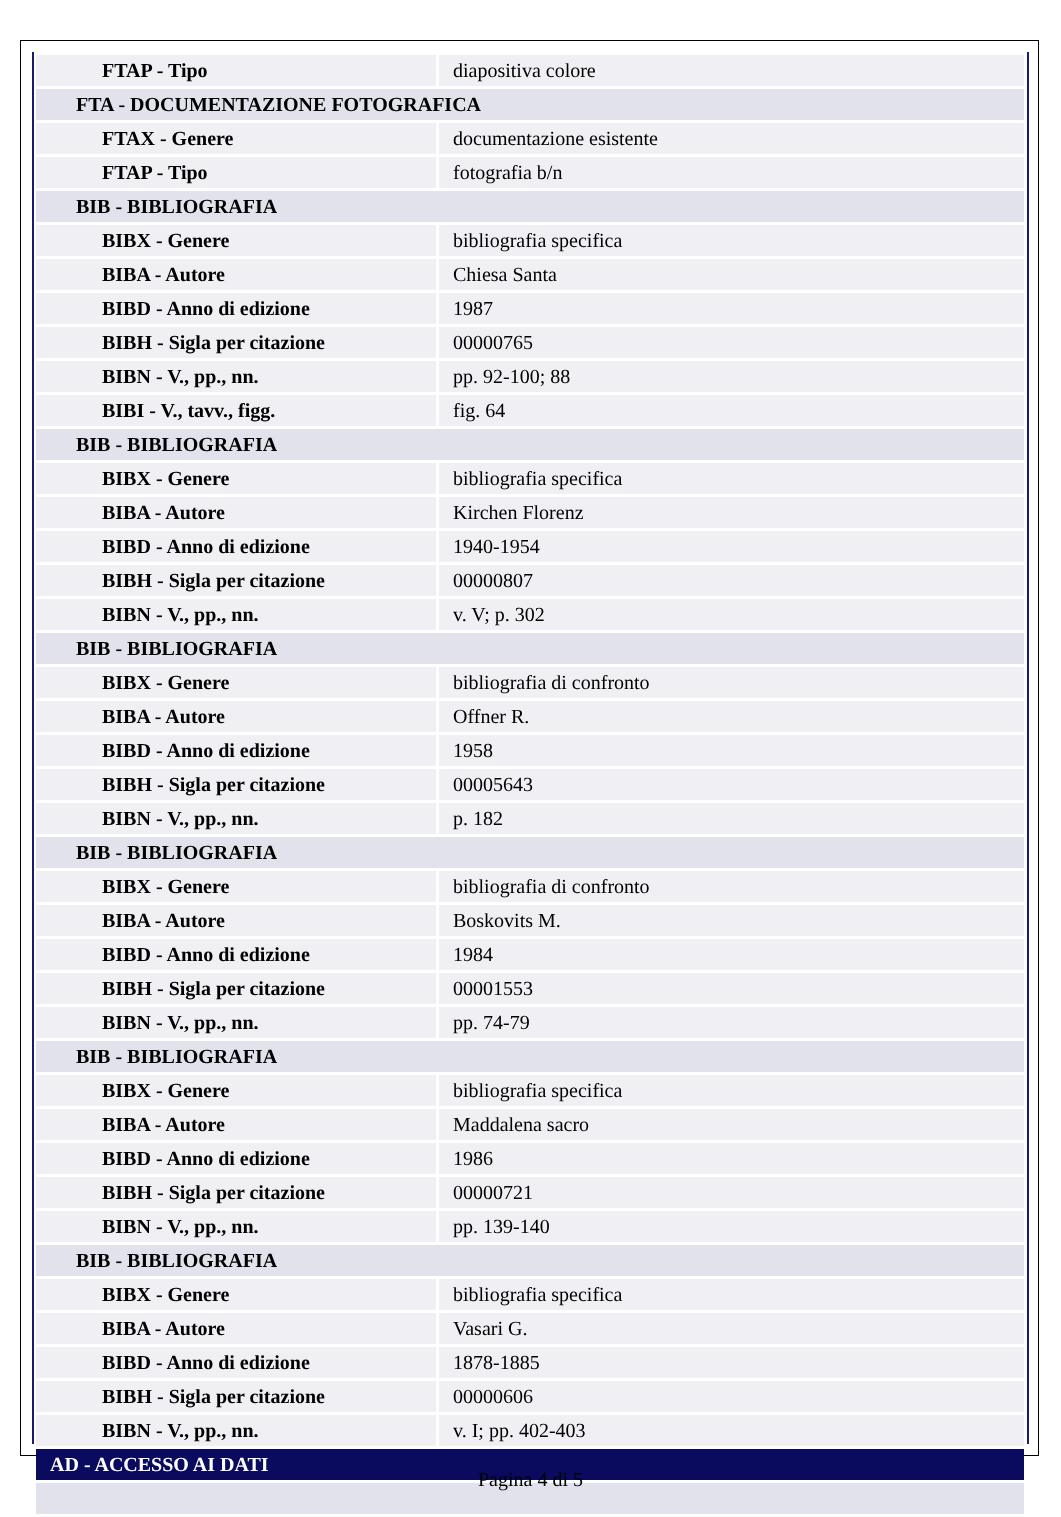| FTAP - Tipo | diapositiva colore |
| FTA - DOCUMENTAZIONE FOTOGRAFICA | |
| FTAX - Genere | documentazione esistente |
| FTAP - Tipo | fotografia b/n |
| BIB - BIBLIOGRAFIA | |
| BIBX - Genere | bibliografia specifica |
| BIBA - Autore | Chiesa Santa |
| BIBD - Anno di edizione | 1987 |
| BIBH - Sigla per citazione | 00000765 |
| BIBN - V., pp., nn. | pp. 92-100; 88 |
| BIBI - V., tavv., figg. | fig. 64 |
| BIB - BIBLIOGRAFIA | |
| BIBX - Genere | bibliografia specifica |
| BIBA - Autore | Kirchen Florenz |
| BIBD - Anno di edizione | 1940-1954 |
| BIBH - Sigla per citazione | 00000807 |
| BIBN - V., pp., nn. | v. V; p. 302 |
| BIB - BIBLIOGRAFIA | |
| BIBX - Genere | bibliografia di confronto |
| BIBA - Autore | Offner R. |
| BIBD - Anno di edizione | 1958 |
| BIBH - Sigla per citazione | 00005643 |
| BIBN - V., pp., nn. | p. 182 |
| BIB - BIBLIOGRAFIA | |
| BIBX - Genere | bibliografia di confronto |
| BIBA - Autore | Boskovits M. |
| BIBD - Anno di edizione | 1984 |
| BIBH - Sigla per citazione | 00001553 |
| BIBN - V., pp., nn. | pp. 74-79 |
| BIB - BIBLIOGRAFIA | |
| BIBX - Genere | bibliografia specifica |
| BIBA - Autore | Maddalena sacro |
| BIBD - Anno di edizione | 1986 |
| BIBH - Sigla per citazione | 00000721 |
| BIBN - V., pp., nn. | pp. 139-140 |
| BIB - BIBLIOGRAFIA | |
| BIBX - Genere | bibliografia specifica |
| BIBA - Autore | Vasari G. |
| BIBD - Anno di edizione | 1878-1885 |
| BIBH - Sigla per citazione | 00000606 |
| BIBN - V., pp., nn. | v. I; pp. 402-403 |
| AD - ACCESSO AI DATI | |
Pagina 4 di 5